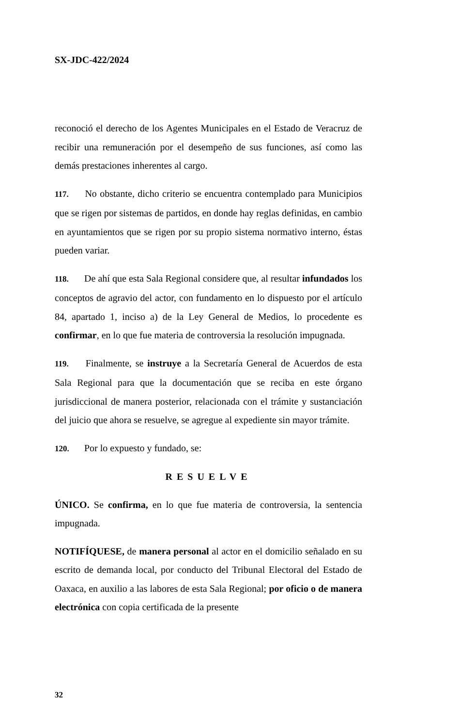SX-JDC-422/2024
reconoció el derecho de los Agentes Municipales en el Estado de Veracruz de recibir una remuneración por el desempeño de sus funciones, así como las demás prestaciones inherentes al cargo.
117. No obstante, dicho criterio se encuentra contemplado para Municipios que se rigen por sistemas de partidos, en donde hay reglas definidas, en cambio en ayuntamientos que se rigen por su propio sistema normativo interno, éstas pueden variar.
118. De ahí que esta Sala Regional considere que, al resultar infundados los conceptos de agravio del actor, con fundamento en lo dispuesto por el artículo 84, apartado 1, inciso a) de la Ley General de Medios, lo procedente es confirmar, en lo que fue materia de controversia la resolución impugnada.
119. Finalmente, se instruye a la Secretaría General de Acuerdos de esta Sala Regional para que la documentación que se reciba en este órgano jurisdiccional de manera posterior, relacionada con el trámite y sustanciación del juicio que ahora se resuelve, se agregue al expediente sin mayor trámite.
120. Por lo expuesto y fundado, se:
RESUELVE
ÚNICO. Se confirma, en lo que fue materia de controversia, la sentencia impugnada.
NOTIFÍQUESE, de manera personal al actor en el domicilio señalado en su escrito de demanda local, por conducto del Tribunal Electoral del Estado de Oaxaca, en auxilio a las labores de esta Sala Regional; por oficio o de manera electrónica con copia certificada de la presente
32